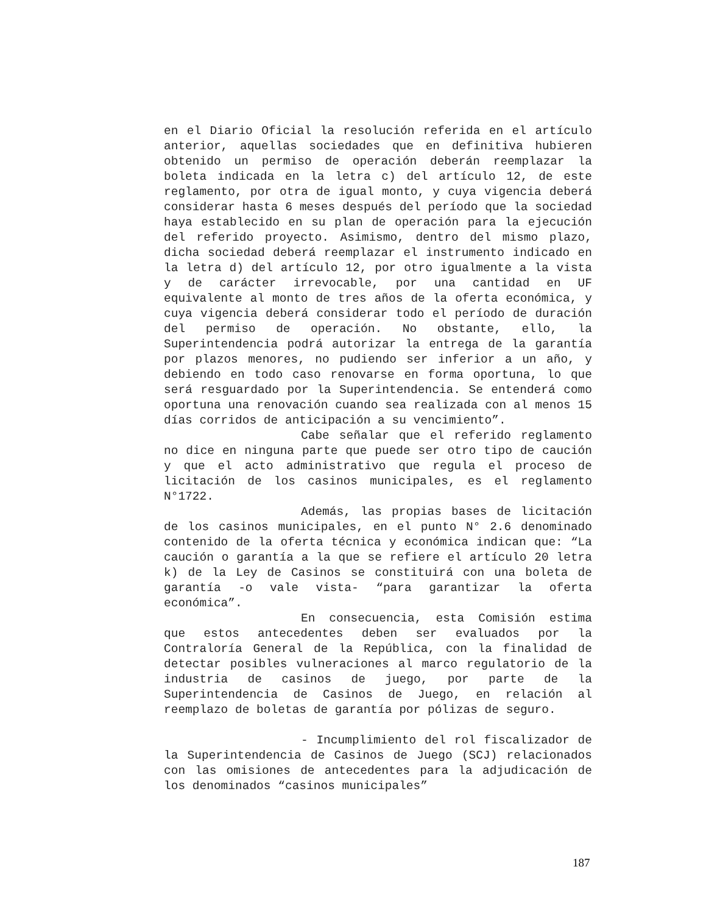en el Diario Oficial la resolución referida en el artículo anterior, aquellas sociedades que en definitiva hubieren obtenido un permiso de operación deberán reemplazar la boleta indicada en la letra c) del artículo 12, de este reglamento, por otra de igual monto, y cuya vigencia deberá considerar hasta 6 meses después del período que la sociedad haya establecido en su plan de operación para la ejecución del referido proyecto. Asimismo, dentro del mismo plazo, dicha sociedad deberá reemplazar el instrumento indicado en la letra d) del artículo 12, por otro igualmente a la vista y de carácter irrevocable, por una cantidad en UF equivalente al monto de tres años de la oferta económica, y cuya vigencia deberá considerar todo el período de duración del permiso de operación. No obstante, ello, la Superintendencia podrá autorizar la entrega de la garantía por plazos menores, no pudiendo ser inferior a un año, y debiendo en todo caso renovarse en forma oportuna, lo que será resguardado por la Superintendencia. Se entenderá como oportuna una renovación cuando sea realizada con al menos 15 días corridos de anticipación a su vencimiento”.
Cabe señalar que el referido reglamento no dice en ninguna parte que puede ser otro tipo de caución y que el acto administrativo que regula el proceso de licitación de los casinos municipales, es el reglamento N°1722.
Además, las propias bases de licitación de los casinos municipales, en el punto N° 2.6 denominado contenido de la oferta técnica y económica indican que: “La caución o garantía a la que se refiere el artículo 20 letra k) de la Ley de Casinos se constituirá con una boleta de garantía -o vale vista- “para garantizar la oferta económica”.
En consecuencia, esta Comisión estima que estos antecedentes deben ser evaluados por la Contraloría General de la República, con la finalidad de detectar posibles vulneraciones al marco regulatorio de la industria de casinos de juego, por parte de la Superintendencia de Casinos de Juego, en relación al reemplazo de boletas de garantía por pólizas de seguro.
- Incumplimiento del rol fiscalizador de la Superintendencia de Casinos de Juego (SCJ) relacionados con las omisiones de antecedentes para la adjudicación de los denominados “casinos municipales”
187